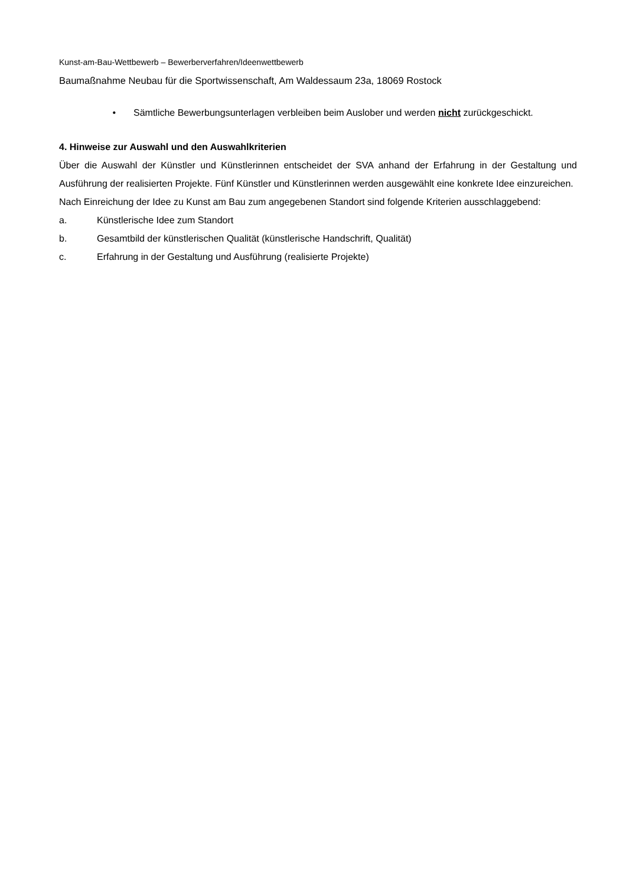Kunst-am-Bau-Wettbewerb – Bewerberverfahren/Ideenwettbewerb
Baumaßnahme Neubau für die Sportwissenschaft, Am Waldessaum 23a, 18069 Rostock
• Sämtliche Bewerbungsunterlagen verbleiben beim Auslober und werden nicht zurückgeschickt.
4. Hinweise zur Auswahl und den Auswahlkriterien
Über die Auswahl der Künstler und Künstlerinnen entscheidet der SVA anhand der Erfahrung in der Gestaltung und Ausführung der realisierten Projekte. Fünf Künstler und Künstlerinnen werden ausgewählt eine konkrete Idee einzureichen.
Nach Einreichung der Idee zu Kunst am Bau zum angegebenen Standort sind folgende Kriterien ausschlaggebend:
a. Künstlerische Idee zum Standort
b. Gesamtbild der künstlerischen Qualität (künstlerische Handschrift, Qualität)
c. Erfahrung in der Gestaltung und Ausführung (realisierte Projekte)